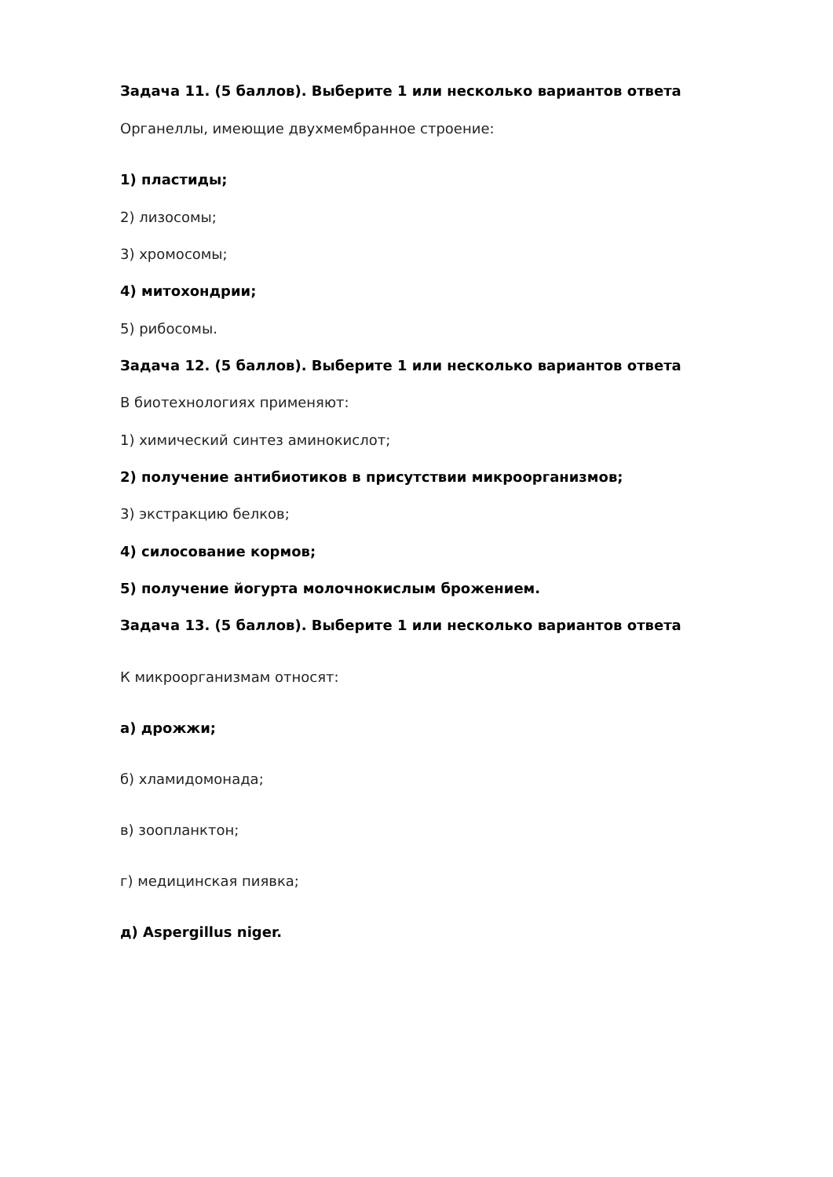Задача 11. (5 баллов). Выберите 1 или несколько вариантов ответа
Органеллы, имеющие двухмембранное строение:
1) пластиды;
2) лизосомы;
3) хромосомы;
4) митохондрии;
5) рибосомы.
Задача 12. (5 баллов). Выберите 1 или несколько вариантов ответа
В биотехнологиях применяют:
1) химический синтез аминокислот;
2) получение антибиотиков в присутствии микроорганизмов;
3) экстракцию белков;
4) силосование кормов;
5) получение йогурта молочнокислым брожением.
Задача 13. (5 баллов). Выберите 1 или несколько вариантов ответа
К микроорганизмам относят:
а) дрожжи;
б) хламидомонада;
в) зоопланктон;
г) медицинская пиявка;
д) Aspergillus niger.